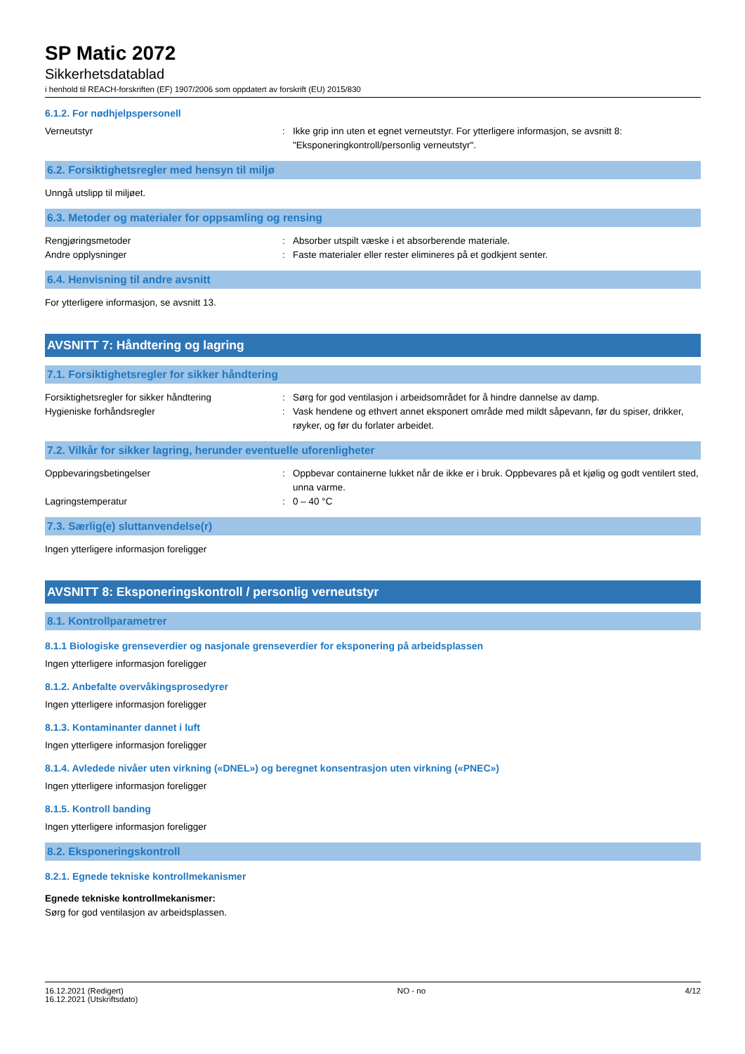SP Matic 2072
Sikkerhetsdatablad
i henhold til REACH-forskriften (EF) 1907/2006 som oppdatert av forskrift (EU) 2015/830
6.1.2. For nødhjelpspersonell
Verneutstyr : Ikke grip inn uten et egnet verneutstyr. For ytterligere informasjon, se avsnitt 8: "Eksponeringkontroll/personlig verneutstyr".
6.2. Forsiktighetsregler med hensyn til miljø
Unngå utslipp til miljøet.
6.3. Metoder og materialer for oppsamling og rensing
Rengjøringsmetoder : Absorber utspilt væske i et absorberende materiale.
Andre opplysninger : Faste materialer eller rester elimineres på et godkjent senter.
6.4. Henvisning til andre avsnitt
For ytterligere informasjon, se avsnitt 13.
AVSNITT 7: Håndtering og lagring
7.1. Forsiktighetsregler for sikker håndtering
Forsiktighetsregler for sikker håndtering : Sørg for god ventilasjon i arbeidsområdet for å hindre dannelse av damp.
Hygieniske forhåndsregler : Vask hendene og ethvert annet eksponert område med mildt såpevann, før du spiser, drikker, røyker, og før du forlater arbeidet.
7.2. Vilkår for sikker lagring, herunder eventuelle uforenligheter
Oppbevaringsbetingelser : Oppbevar containerne lukket når de ikke er i bruk. Oppbevares på et kjølig og godt ventilert sted, unna varme.
Lagringstemperatur : 0 – 40 °C
7.3. Særlig(e) sluttanvendelse(r)
Ingen ytterligere informasjon foreligger
AVSNITT 8: Eksponeringskontroll / personlig verneutstyr
8.1. Kontrollparametrer
8.1.1 Biologiske grenseverdier og nasjonale grenseverdier for eksponering på arbeidsplassen
Ingen ytterligere informasjon foreligger
8.1.2. Anbefalte overvåkingsprosedyrer
Ingen ytterligere informasjon foreligger
8.1.3. Kontaminanter dannet i luft
Ingen ytterligere informasjon foreligger
8.1.4. Avledede nivåer uten virkning («DNEL») og beregnet konsentrasjon uten virkning («PNEC»)
Ingen ytterligere informasjon foreligger
8.1.5. Kontroll banding
Ingen ytterligere informasjon foreligger
8.2. Eksponeringskontroll
8.2.1. Egnede tekniske kontrollmekanismer
Egnede tekniske kontrollmekanismer:
Sørg for god ventilasjon av arbeidsplassen.
16.12.2021 (Redigert)
16.12.2021 (Utskriftsdato)
NO - no 4/12